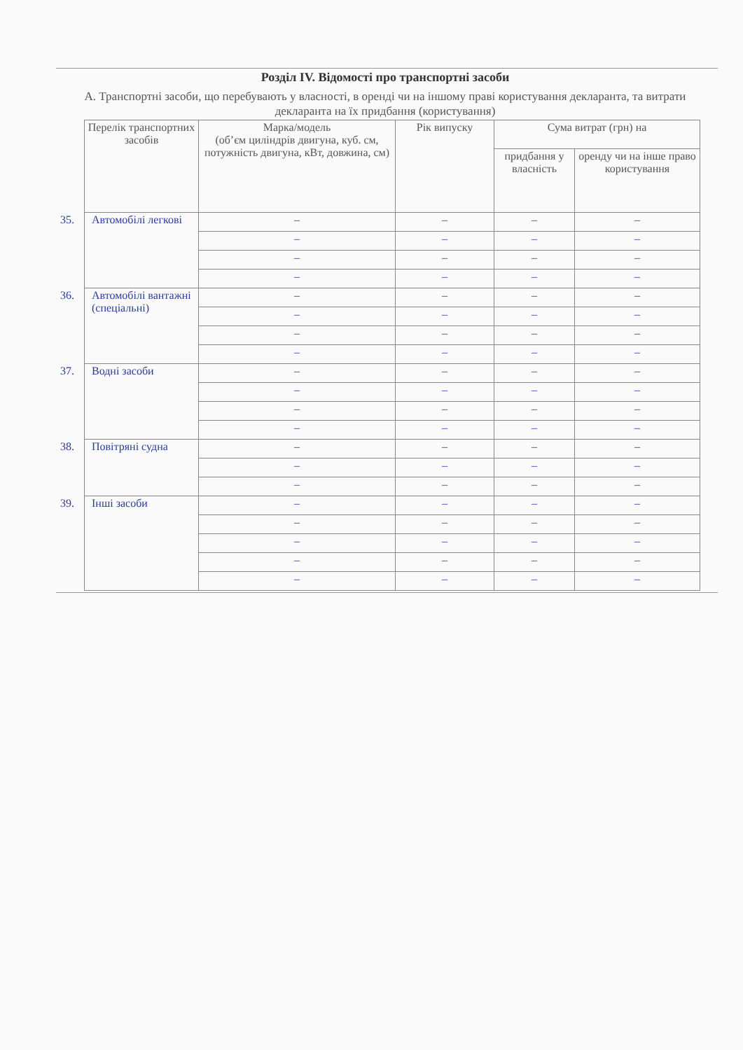Розділ IV. Відомості про транспортні засоби
А. Транспортні засоби, що перебувають у власності, в оренді чи на іншому праві користування декларанта, та витрати декларанта на їх придбання (користування)
| Перелік транспортних засобів | Марка/модель (об’єм циліндрів двигуна, куб. см, потужність двигуна, кВт, довжина, см) | Рік випуску | Сума витрат (грн) на | |
| --- | --- | --- | --- | --- |
| | | | придбання у власність | оренду чи на інше право користування |
| 35. Автомобілі легкові | – | – | – | – |
| | – | – | – | – |
| | – | – | – | – |
| | – | – | – | – |
| 36. Автомобілі вантажні (спеціальні) | – | – | – | – |
| | – | – | – | – |
| | – | – | – | – |
| | – | – | – | – |
| 37. Водні засоби | – | – | – | – |
| | – | – | – | – |
| | – | – | – | – |
| | – | – | – | – |
| 38. Повітряні судна | – | – | – | – |
| | – | – | – | – |
| | – | – | – | – |
| 39. Інші засоби | – | – | – | – |
| | – | – | – | – |
| | – | – | – | – |
| | – | – | – | – |
| | – | – | – | – |